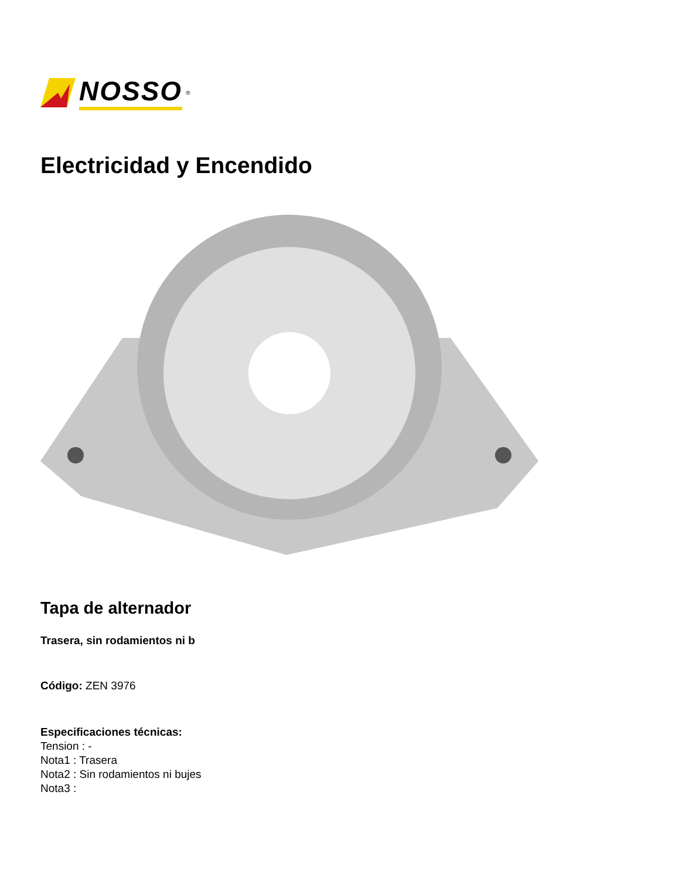NOSSO<sup>®</sup>
Electricidad y Encendido
Tapa de alternador
Trasera, sin rodamientos ni b
Código: ZEN 3976
Especificaciones técnicas:
Tension : -
Nota1 : Trasera
Nota2 : Sin rodamientos ni bujes
Nota3 :